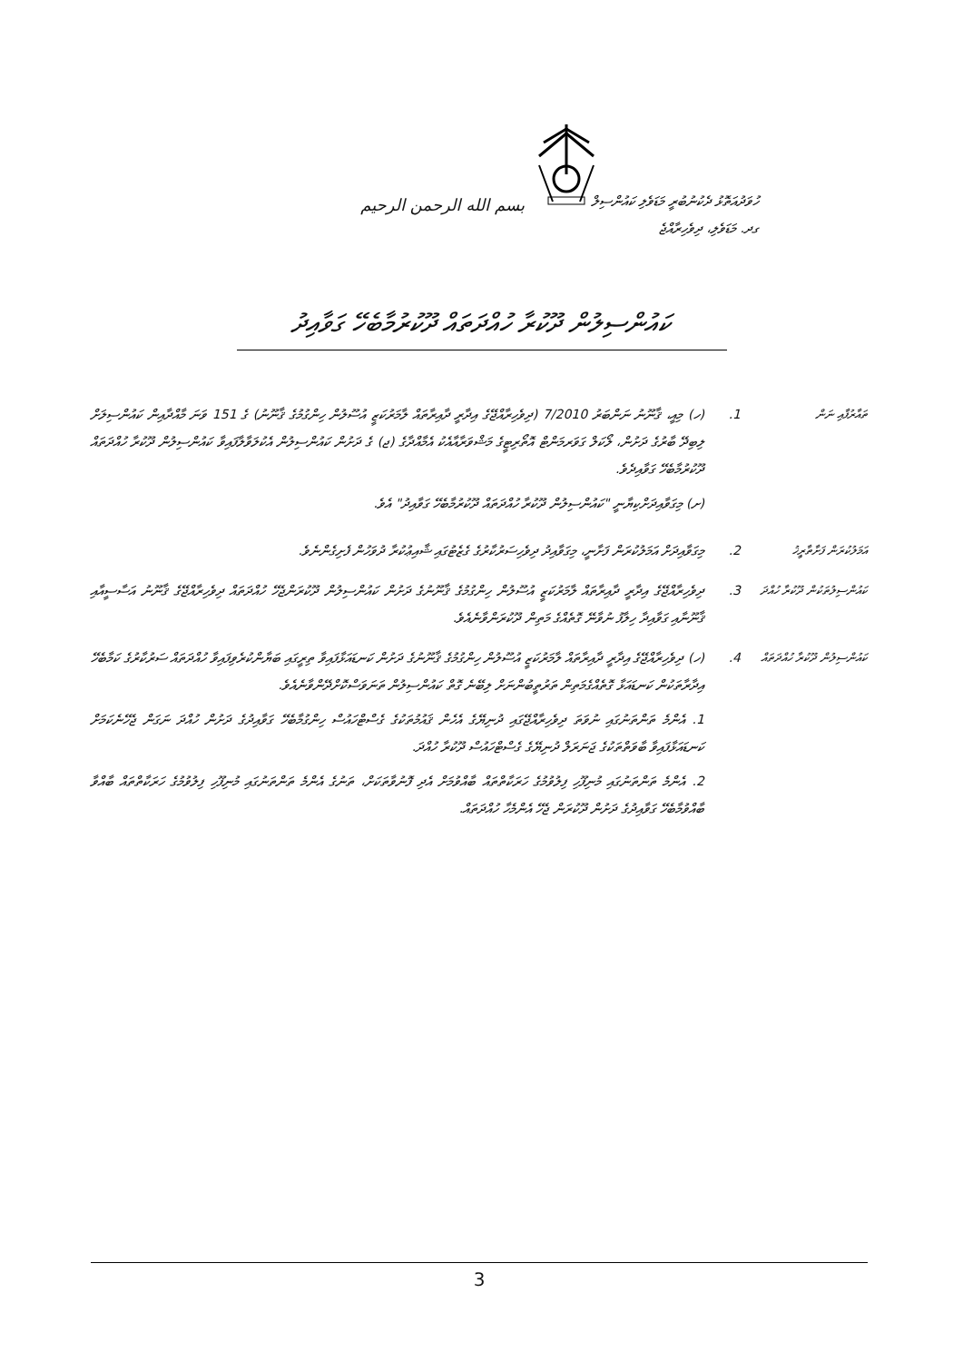بسم الله الرحمن الرحيم
ހުވަދުއަތޮޅު ދެކުނުބުރީ މަޑަވެލި ކައުންސިލް
ގދ. މަޑަވެލި، ދިވެހިރާއްޖެ
ކައުންސިލުން ދޫކުރާ ހުއްދަތައް ދޫކުރުމާބެހޭ ގަވާއިދު
ތައާރުފާއި ނަން
1. (ހ) މިއީ، ޤާނޫނު ނަންބަރު 7/2010 (ދިވެހިރާއްޖޭގެ އިދާރީ ދާއިރާތައް ލާމަރުކަޒީ އުސޫލުން ހިންގުމުގެ ޤާނޫނު) ގެ 151 ވަނަ މާއްދާއިން ކައުންސިލަށް ލިބިދޭ ބާރުގެ ދަށުން، ލޯކަލް ގަވަރމަންޓް އޮތޯރިޓީގެ މަޝްވަރާއާއެކު އެމާއްދާގެ (ޖ) ގެ ދަށުން ކައުންސިލުން އެކުލަވާލާފައިވާ ކައުންސިލުން ދޫކުރާ ހުއްދަތައް ދޫކުރުމާބެހޭ ގަވާއިދެވެ.
(ށ) މިގަވާއިދަށްކިޔާނީ "ކައުންސިލުން ދޫކުރާ ހުއްދަތައް ދޫކުރުމާބެހޭ ގަވާއިދު" އެވެ.
އަމަލުކުރަން ފަށާތާރީޚު
2. މިގަވާއިދަށް އަމަލުކުރަން ފަށާނީ، މިގަވާއިދު ދިވެހިސަރުކާރުގެ ގެޒެޓުގައި ޝާއިޢުކުރާ ދުވަހުން ފެށިގެންނެވެ.
ކައުންސިލުތަކުން ދޫކުރާ ހުއްދަ
3. ދިވެހިރާއްޖޭގެ އިދާރީ ދާއިރާތައް ލާމަރުކަޒީ އުސޫލުން ހިންގުމުގެ ޤާނޫނުގެ ދަށުން ކައުންސިލުން ދޫކުރަންޖެހޭ ހުއްދަތައް ދިވެހިރާއްޖޭގެ ޤާނޫނު އަސާސީއާއި ޤާނޫނާއި ގަވާއިދާ ހިލާފު ނުވާނޭ ގޮތެއްގެ މަތިން ދޫކުރަންވާނެއެވެ.
ކައުންސިލުން ދޫކުރާ ހުއްދަތައް
4. (ހ) ދިވެހިރާއްޖޭގެ އިދާރީ ދާއިރާތައް ލާމަރުކަޒީ އުސޫލުން ހިންގުމުގެ ޤާނޫނުގެ ދަށުން ކަނޑައަޅާފައިވާ ތިރީގައި ބަޔާންކުރެވިފައިވާ ހުއްދަތައް ސަރުކާރުގެ ކަމާބެހޭ އިދާރާތަކުން ކަނޑައަޅާ ގޮތެއްގެމަތިން ތަރުތީބުންނަށް ލިބޭނެ ގޮތް ކައުންސިލުން ތަނަވަސްކޮށްދޭންވާނެއެވެ.
1. އެންމެ ތަންތަނުގައި ނުވަތަ ދިވެހިރާއްޖޭގައި ދުނިޔޭގެ އެހެން ޤައުމުތަކުގެ ގެސްޓްހައުސް ހިންގުމާބެހޭ ގަވާއިދުގެ ދަށުން ހުއްދަ ނަގަން ޖެހޭނެކަމަށް ކަނޑައަޅާފައިވާ ބާވަތްތަކުގެ ޖަނަރަލް ދުނިޔޭގެ ގެސްޓްހައުސް ދޫކުރާ ހުއްދަ.
2. އެންމެ ތަންތަނުގައި މުނިފޫހި ފިލުވުމުގެ ހަރަކާތްތައް ބާއްވުމަށް އެދި ފޮނުވާތަކަށް، ތަނުގެ އެންމެ ތަންތަނުގައި މުނިފޫހި ފިލުވުމުގެ ހަރަކާތްތައް ބާއްވާ ބާއްވުމާބެހޭ ގަވާއިދުގެ ދަށުން ދޫކުރަން ޖެހޭ އެންމެހާ ހުއްދަތައް.
3